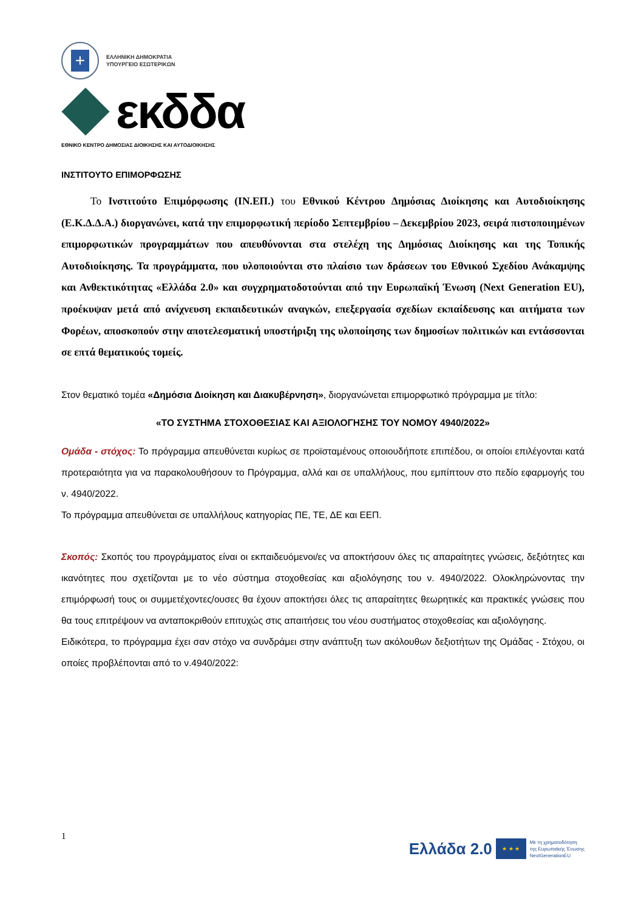+
ΕΛΛΗΝΙΚΗ ΔΗΜΟΚΡΑΤΙΑ
ΥΠΟΥΡΓΕΙΟ ΕΣΩΤΕΡΙΚΩΝ
εκδδα
ΕΘΝΙΚΟ ΚΕΝΤΡΟ ΔΗΜΟΣΙΑΣ ΔΙΟΙΚΗΣΗΣ ΚΑΙ ΑΥΤΟΔΙΟΙΚΗΣΗΣ
ΙΝΣΤΙΤΟΥΤΟ ΕΠΙΜΟΡΦΩΣΗΣ
Το Ινστιτούτο Επιμόρφωσης (ΙΝ.ΕΠ.) του Εθνικού Κέντρου Δημόσιας Διοίκησης και Αυτοδιοίκησης (Ε.Κ.Δ.Δ.Α.) διοργανώνει, κατά την επιμορφωτική περίοδο Σεπτεμβρίου – Δεκεμβρίου 2023, σειρά πιστοποιημένων επιμορφωτικών προγραμμάτων που απευθύνονται στα στελέχη της Δημόσιας Διοίκησης και της Τοπικής Αυτοδιοίκησης. Τα προγράμματα, που υλοποιούνται στο πλαίσιο των δράσεων του Εθνικού Σχεδίου Ανάκαμψης και Ανθεκτικότητας «Ελλάδα 2.0» και συγχρηματοδοτούνται από την Ευρωπαϊκή Ένωση (Next Generation EU), προέκυψαν μετά από ανίχνευση εκπαιδευτικών αναγκών, επεξεργασία σχεδίων εκπαίδευσης και αιτήματα των Φορέων, αποσκοπούν στην αποτελεσματική υποστήριξη της υλοποίησης των δημοσίων πολιτικών και εντάσσονται σε επτά θεματικούς τομείς.
Στον θεματικό τομέα «Δημόσια Διοίκηση και Διακυβέρνηση», διοργανώνεται επιμορφωτικό πρόγραμμα με τίτλο:
«ΤΟ ΣΥΣΤΗΜΑ ΣΤΟΧΟΘΕΣΙΑΣ ΚΑΙ ΑΞΙΟΛΟΓΗΣΗΣ ΤΟΥ ΝΟΜΟΥ 4940/2022»
Ομάδα - στόχος: Το πρόγραμμα απευθύνεται κυρίως σε προϊσταμένους οποιουδήποτε επιπέδου, οι οποίοι επιλέγονται κατά προτεραιότητα για να παρακολουθήσουν το Πρόγραμμα, αλλά και σε υπαλλήλους, που εμπίπτουν στο πεδίο εφαρμογής του ν. 4940/2022.
Το πρόγραμμα απευθύνεται σε υπαλλήλους κατηγορίας ΠΕ, ΤΕ, ΔΕ και ΕΕΠ.
Σκοπός: Σκοπός του προγράμματος είναι οι εκπαιδευόμενοι/ες να αποκτήσουν όλες τις απαραίτητες γνώσεις, δεξιότητες και ικανότητες που σχετίζονται με το νέο σύστημα στοχοθεσίας και αξιολόγησης του ν. 4940/2022. Ολοκληρώνοντας την επιμόρφωσή τους οι συμμετέχοντες/ουσες θα έχουν αποκτήσει όλες τις απαραίτητες θεωρητικές και πρακτικές γνώσεις που θα τους επιτρέψουν να ανταποκριθούν επιτυχώς στις απαιτήσεις του νέου συστήματος στοχοθεσίας και αξιολόγησης.
Ειδικότερα, το πρόγραμμα έχει σαν στόχο να συνδράμει στην ανάπτυξη των ακόλουθων δεξιοτήτων της Ομάδας - Στόχου, οι οποίες προβλέπονται από το ν.4940/2022:
1
Ελλάδα 2.0
★ ★ ★
Με τη χρηματοδότηση
της Ευρωπαϊκής Ένωσης
NextGenerationEU